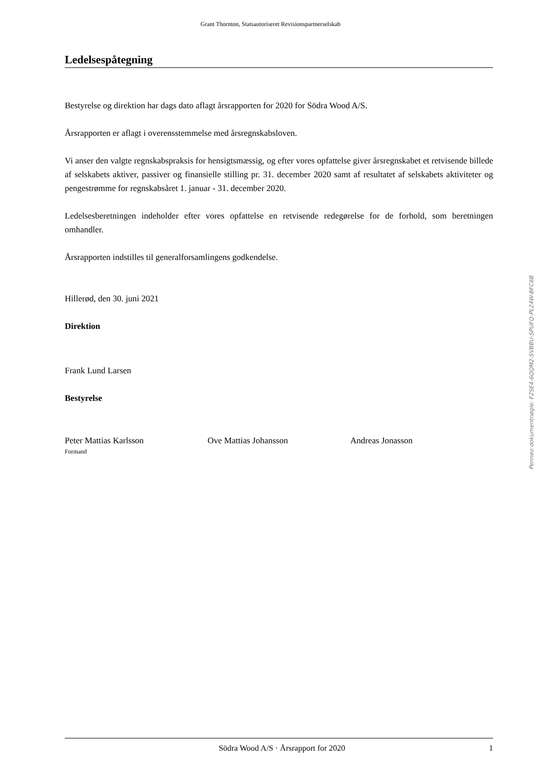Grant Thornton, Statsautoriseret Revisionspartnerselskab
Ledelsespåtegning
Bestyrelse og direktion har dags dato aflagt årsrapporten for 2020 for Södra Wood A/S.
Årsrapporten er aflagt i overensstemmelse med årsregnskabsloven.
Vi anser den valgte regnskabspraksis for hensigtsmæssig, og efter vores opfattelse giver årsregnskabet et retvisende billede af selskabets aktiver, passiver og finansielle stilling pr. 31. december 2020 samt af resultatet af selskabets aktiviteter og pengestrømme for regnskabsåret 1. januar - 31. december 2020.
Ledelsesberetningen indeholder efter vores opfattelse en retvisende redegørelse for de forhold, som beretningen omhandler.
Årsrapporten indstilles til generalforsamlingens godkendelse.
Hillerød, den 30. juni 2021
Direktion
Frank Lund Larsen
Bestyrelse
Peter Mattias Karlsson
Formand
Ove Mattias Johansson Andreas Jonasson
Penneo dokumentnøgle: F2SE4-6QQM2-SVBBU-SPUFQ-PL24W-BFC6B
Södra Wood A/S · Årsrapport for 2020 1